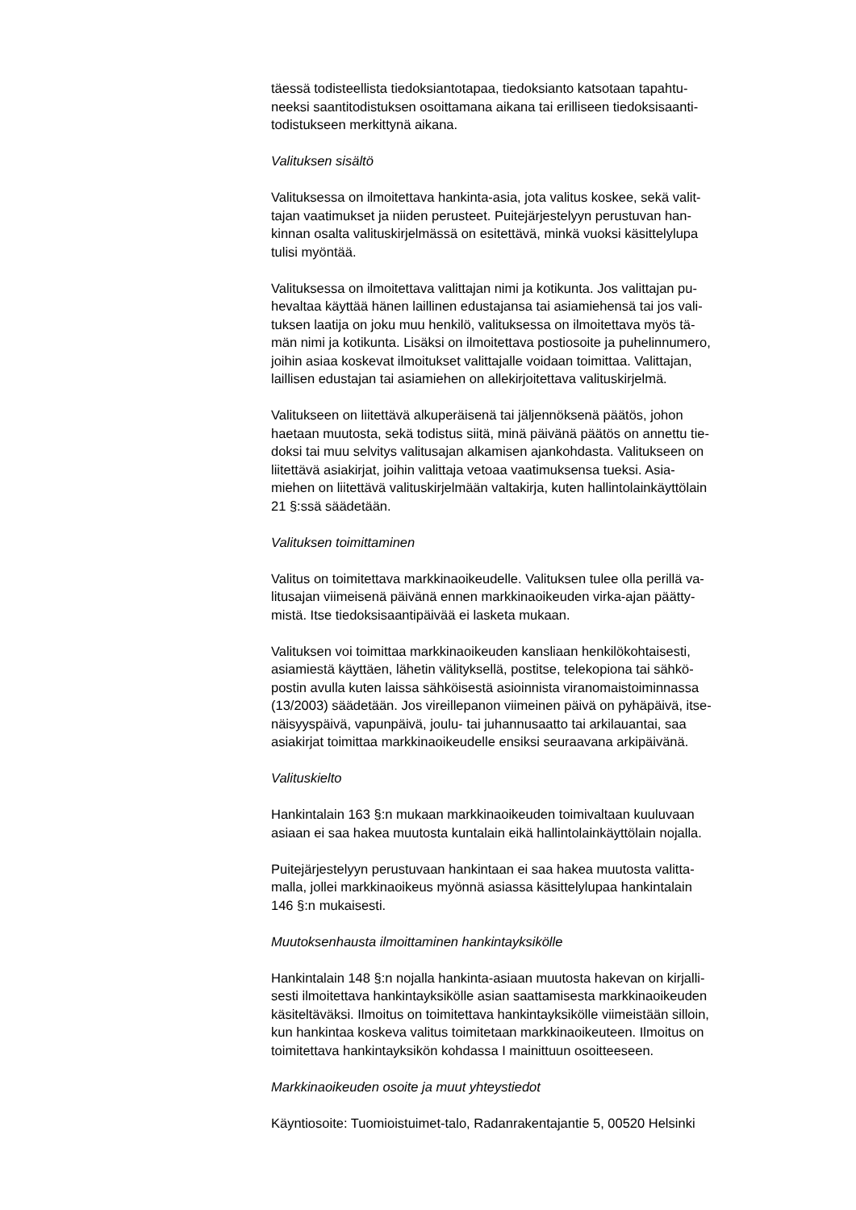täessä todisteellista tiedoksiantotapaa, tiedoksianto katsotaan tapahtu-
neeksi saantitodistuksen osoittamana aikana tai erilliseen tiedoksisaanti-
todistukseen merkittynä aikana.
Valituksen sisältö
Valituksessa on ilmoitettava hankinta-asia, jota valitus koskee, sekä valit-
tajan vaatimukset ja niiden perusteet. Puitejärjestelyyn perustuvan han-
kinnan osalta valituskirjelmässä on esitettävä, minkä vuoksi käsittelylupa
tulisi myöntää.
Valituksessa on ilmoitettava valittajan nimi ja kotikunta. Jos valittajan pu-
hevaltaa käyttää hänen laillinen edustajansa tai asiamiehensä tai jos vali-
tuksen laatija on joku muu henkilö, valituksessa on ilmoitettava myös tä-
män nimi ja kotikunta. Lisäksi on ilmoitettava postiosoite ja puhelinnumero,
joihin asiaa koskevat ilmoitukset valittajalle voidaan toimittaa. Valittajan,
laillisen edustajan tai asiamiehen on allekirjoitettava valituskirjelmä.
Valitukseen on liitettävä alkuperäisenä tai jäljennöksenä päätös, johon
haetaan muutosta, sekä todistus siitä, minä päivänä päätös on annettu tie-
doksi tai muu selvitys valitusajan alkamisen ajankohdasta. Valitukseen on
liitettävä asiakirjat, joihin valittaja vetoaa vaatimuksensa tueksi. Asia-
miehen on liitettävä valituskirjelmään valtakirja, kuten hallintolainkäyttölain
21 §:ssä säädetään.
Valituksen toimittaminen
Valitus on toimitettava markkinaoikeudelle. Valituksen tulee olla perillä va-
litusajan viimeisenä päivänä ennen markkinaoikeuden virka-ajan päätty-
mistä. Itse tiedoksisaantipäivää ei lasketa mukaan.
Valituksen voi toimittaa markkinaoikeuden kansliaan henkilökohtaisesti,
asiamiestä käyttäen, lähetin välityksellä, postitse, telekopiona tai sähkö-
postin avulla kuten laissa sähköisestä asioinnista viranomaistoiminnassa
(13/2003) säädetään. Jos vireillepanon viimeinen päivä on pyhäpäivä, itse-
näisyyspäivä, vapunpäivä, joulu- tai juhannusaatto tai arkilauantai, saa
asiakirjat toimittaa markkinaoikeudelle ensiksi seuraavana arkipäivänä.
Valituskielto
Hankintalain 163 §:n mukaan markkinaoikeuden toimivaltaan kuuluvaan
asiaan ei saa hakea muutosta kuntalain eikä hallintolainkäyttölain nojalla.
Puitejärjestelyyn perustuvaan hankintaan ei saa hakea muutosta valitta-
malla, jollei markkinaoikeus myönnä asiassa käsittelylupaa hankintalain
146 §:n mukaisesti.
Muutoksenhausta ilmoittaminen hankintayksikölle
Hankintalain 148 §:n nojalla hankinta-asiaan muutosta hakevan on kirjalli-
sesti ilmoitettava hankintayksikölle asian saattamisesta markkinaoikeuden
käsiteltäväksi. Ilmoitus on toimitettava hankintayksikölle viimeistään silloin,
kun hankintaa koskeva valitus toimitetaan markkinaoikeuteen. Ilmoitus on
toimitettava hankintayksikön kohdassa I mainittuun osoitteeseen.
Markkinaoikeuden osoite ja muut yhteystiedot
Käyntiosoite: Tuomioistuimet-talo, Radanrakentajantie 5, 00520 Helsinki